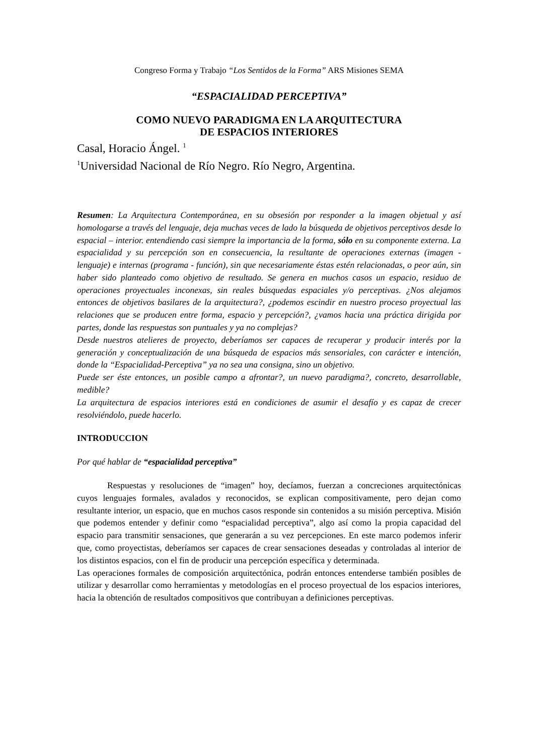Congreso Forma y Trabajo “Los Sentidos de la Forma” ARS Misiones SEMA
“ESPACIALIDAD PERCEPTIVA”
COMO NUEVO PARADIGMA EN LA ARQUITECTURA
DE ESPACIOS INTERIORES
Casal, Horacio Ángel. <sup>1</sup>
<sup>1</sup> Universidad Nacional de Río Negro. Río Negro, Argentina.
Resumen: La Arquitectura Contemporánea, en su obsesión por responder a la imagen objetual y así homologarse a través del lenguaje, deja muchas veces de lado la búsqueda de objetivos perceptivos desde lo espacial – interior. entendiendo casi siempre la importancia de la forma, sólo en su componente externa. La espacialidad y su percepción son en consecuencia, la resultante de operaciones externas (imagen - lenguaje) e internas (programa - función), sin que necesariamente éstas estén relacionadas, o peor aún, sin haber sido planteado como objetivo de resultado. Se genera en muchos casos un espacio, residuo de operaciones proyectuales inconexas, sin reales búsquedas espaciales y/o perceptivas. ¿Nos alejamos entonces de objetivos basilares de la arquitectura?, ¿podemos escindir en nuestro proceso proyectual las relaciones que se producen entre forma, espacio y percepción?, ¿vamos hacia una práctica dirigida por partes, donde las respuestas son puntuales y ya no complejas?
Desde nuestros atelieres de proyecto, deberíamos ser capaces de recuperar y producir interés por la generación y conceptualización de una búsqueda de espacios más sensoriales, con carácter e intención, donde la “Espacialidad-Perceptiva” ya no sea una consigna, sino un objetivo.
Puede ser éste entonces, un posible campo a afrontar?, un nuevo paradigma?, concreto, desarrollable, medible?
La arquitectura de espacios interiores está en condiciones de asumir el desafío y es capaz de crecer resolviéndolo, puede hacerlo.
INTRODUCCION
Por qué hablar de “espacialidad perceptiva”
Respuestas y resoluciones de “imagen” hoy, decíamos, fuerzan a concreciones arquitectónicas cuyos lenguajes formales, avalados y reconocidos, se explican compositivamente, pero dejan como resultante interior, un espacio, que en muchos casos responde sin contenidos a su misión perceptiva. Misión que podemos entender y definir como “espacialidad perceptiva”, algo así como la propia capacidad del espacio para transmitir sensaciones, que generarán a su vez percepciones. En este marco podemos inferir que, como proyectistas, deberíamos ser capaces de crear sensaciones deseadas y controladas al interior de los distintos espacios, con el fin de producir una percepción específica y determinada.
Las operaciones formales de composición arquitectónica, podrán entonces entenderse también posibles de utilizar y desarrollar como herramientas y metodologías en el proceso proyectual de los espacios interiores, hacia la obtención de resultados compositivos que contribuyan a definiciones perceptivas.